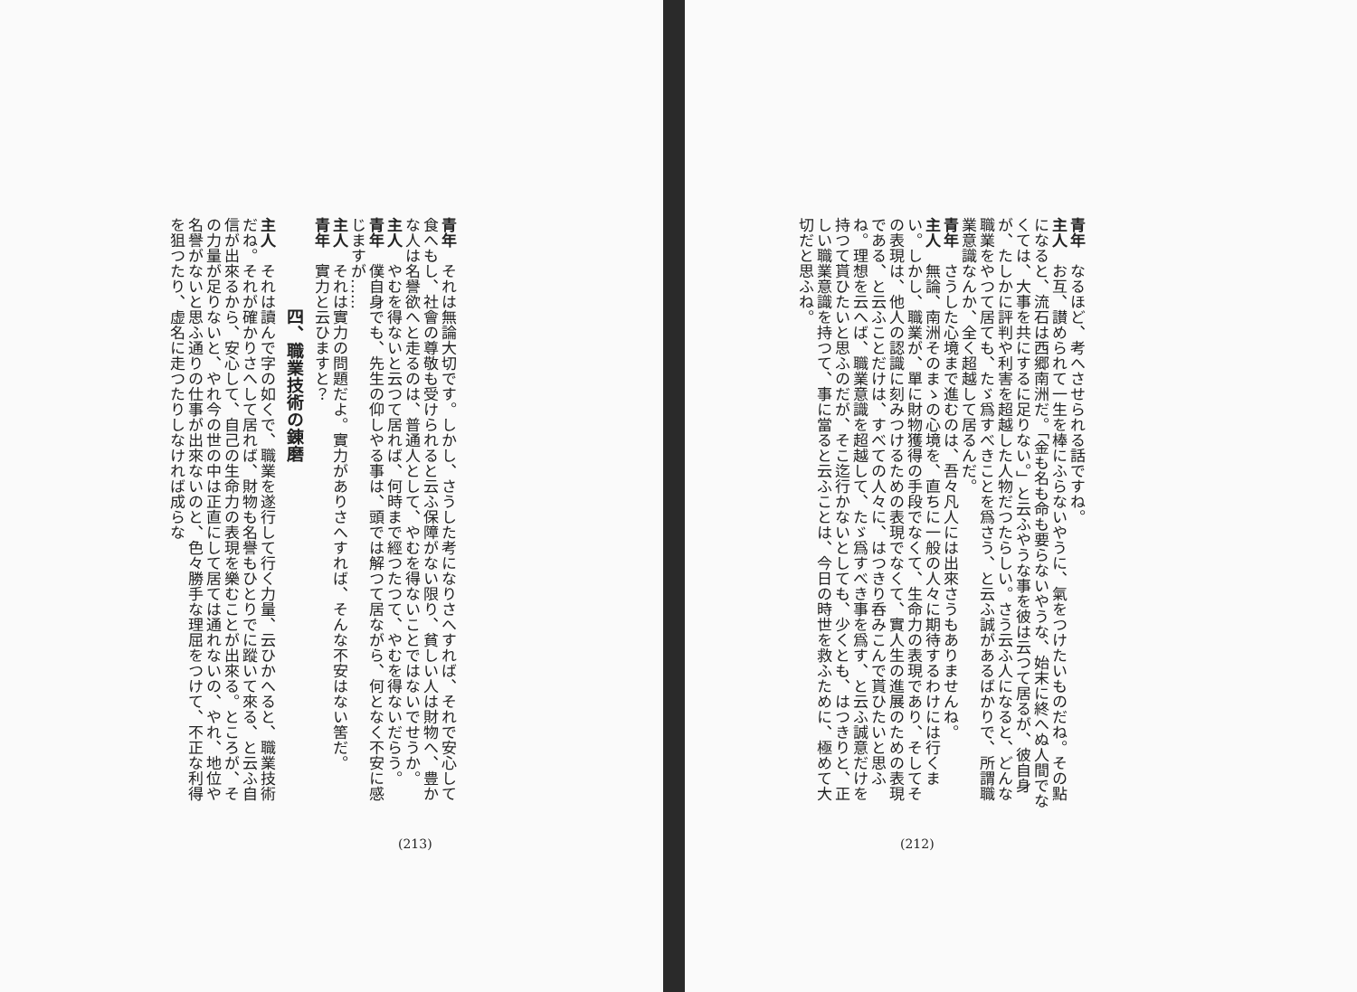青年　なるほど、考へさせられる話ですね。
主人　お互、讃められて一生を棒にふらないやうに、氣をつけたいものだね。その點になると、流石は西郷南洲だ。「金も名も命も要らないやうな、始末に終へぬ人間でなくては、大事を共にするに足りない。」と云ふやうな事を彼は云つて居るが、彼自身が、たしかに評判や利害を超越した人物だつたらしい。さう云ふ人になると、どんな職業をやつて居ても、たゞ爲すべきことを爲さう、と云ふ誠があるばかりで、所謂職業意識なんか、全く超越して居るんだ。
青年　さうした心境まで進むのは、吾々凡人には出來さうもありませんね。
主人　無論、南洲そのまゝの心境を、直ちに一般の人々に期待するわけには行くまい。しかし、職業が、單に財物獲得の手段でなくて、生命力の表現であり、そしてその表現は、他人の認識に刻みつけるための表現でなくて、實人生の進展のための表現である、と云ふことだけは、すべての人々に、はつきり呑みこんで貰ひたいと思ふね。理想を云へば、職業意識を超越して、たゞ爲すべき事を爲す、と云ふ誠意だけを持つて貰ひたいと思ふのだが、そこ迄行かないとしても、少くとも、はつきりと、正しい職業意識を持つて、事に當ると云ふことは、今日の時世を救ふために、極めて大切だと思ふね。
(212)
青年　それは無論大切です。しかし、さうした考になりさへすれば、それで安心して食へもし、社會の尊敬も受けられると云ふ保障がない限り、貧しい人は財物へ、豊かな人は名譽欲へと走るのは、普通人として、やむを得ないことではないでせうか。
主人　やむを得ないと云つて居れば、何時まで經つたつて、やむを得ないだらう。
青年　僕自身でも、先生の仰しやる事は、頭では解つて居ながら、何となく不安に感じますが……
主人　それは實力の問題だよ。實力がありさへすれば、そんな不安はない筈だ。
青年　實力と云ひますと？
四、職業技術の錬磨
主人　それは讀んで字の如くで、職業を遂行して行く力量、云ひかへると、職業技術だね。それが確かりさへして居れば、財物も名譽もひとりでに蹤いて來る、と云ふ自信が出來るから、安心して、自己の生命力の表現を樂むことが出來る。ところが、その力量が足りないと、やれ今の世の中は正直にして居ては通れないの、やれ、地位や名譽がないと思ふ通りの仕事が出來ないのと、色々勝手な理屈をつけて、不正な利得を狙つたり、虚名に走つたりしなければ成らな
(213)